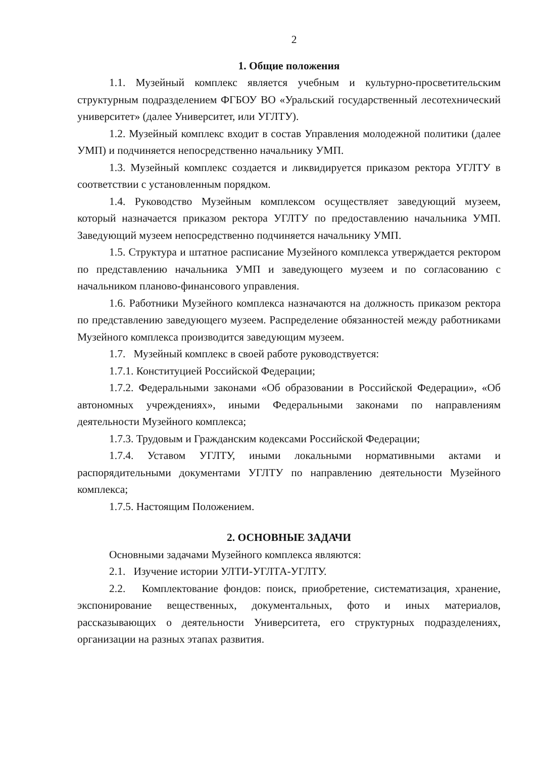2
1. Общие положения
1.1. Музейный комплекс является учебным и культурно-просветительским структурным подразделением ФГБОУ ВО «Уральский государственный лесотехнический университет» (далее Университет, или УГЛТУ).
1.2. Музейный комплекс входит в состав Управления молодежной политики (далее УМП) и подчиняется непосредственно начальнику УМП.
1.3. Музейный комплекс создается и ликвидируется приказом ректора УГЛТУ в соответствии с установленным порядком.
1.4. Руководство Музейным комплексом осуществляет заведующий музеем, который назначается приказом ректора УГЛТУ по предоставлению начальника УМП. Заведующий музеем непосредственно подчиняется начальнику УМП.
1.5. Структура и штатное расписание Музейного комплекса утверждается ректором по представлению начальника УМП и заведующего музеем и по согласованию с начальником планово-финансового управления.
1.6. Работники Музейного комплекса назначаются на должность приказом ректора по представлению заведующего музеем. Распределение обязанностей между работниками Музейного комплекса производится заведующим музеем.
1.7. Музейный комплекс в своей работе руководствуется:
1.7.1. Конституцией Российской Федерации;
1.7.2. Федеральными законами «Об образовании в Российской Федерации», «Об автономных учреждениях», иными Федеральными законами по направлениям деятельности Музейного комплекса;
1.7.3. Трудовым и Гражданским кодексами Российской Федерации;
1.7.4. Уставом УГЛТУ, иными локальными нормативными актами и распорядительными документами УГЛТУ по направлению деятельности Музейного комплекса;
1.7.5. Настоящим Положением.
2. ОСНОВНЫЕ ЗАДАЧИ
Основными задачами Музейного комплекса являются:
2.1. Изучение истории УЛТИ-УГЛТА-УГЛТУ.
2.2. Комплектование фондов: поиск, приобретение, систематизация, хранение, экспонирование вещественных, документальных, фото и иных материалов, рассказывающих о деятельности Университета, его структурных подразделениях, организации на разных этапах развития.